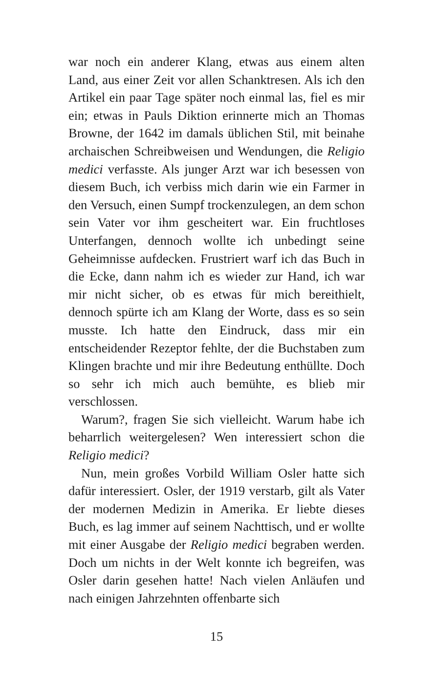war noch ein anderer Klang, etwas aus einem alten Land, aus einer Zeit vor allen Schanktresen. Als ich den Artikel ein paar Tage später noch einmal las, fiel es mir ein; etwas in Pauls Diktion erinnerte mich an Thomas Browne, der 1642 im damals üblichen Stil, mit beinahe archaischen Schreibweisen und Wendungen, die Religio medici verfasste. Als junger Arzt war ich besessen von diesem Buch, ich verbiss mich darin wie ein Farmer in den Versuch, einen Sumpf trockenzulegen, an dem schon sein Vater vor ihm gescheitert war. Ein fruchtloses Unterfangen, dennoch wollte ich unbedingt seine Geheimnisse aufdecken. Frustriert warf ich das Buch in die Ecke, dann nahm ich es wieder zur Hand, ich war mir nicht sicher, ob es etwas für mich bereithielt, dennoch spürte ich am Klang der Worte, dass es so sein musste. Ich hatte den Eindruck, dass mir ein entscheidender Rezeptor fehlte, der die Buchstaben zum Klingen brachte und mir ihre Bedeutung enthüllte. Doch so sehr ich mich auch bemühte, es blieb mir verschlossen.
Warum?, fragen Sie sich vielleicht. Warum habe ich beharrlich weitergelesen? Wen interessiert schon die Religio medici?
Nun, mein großes Vorbild William Osler hatte sich dafür interessiert. Osler, der 1919 verstarb, gilt als Vater der modernen Medizin in Amerika. Er liebte dieses Buch, es lag immer auf seinem Nachttisch, und er wollte mit einer Ausgabe der Religio medici begraben werden. Doch um nichts in der Welt konnte ich begreifen, was Osler darin gesehen hatte! Nach vielen Anläufen und nach einigen Jahrzehnten offenbarte sich
15